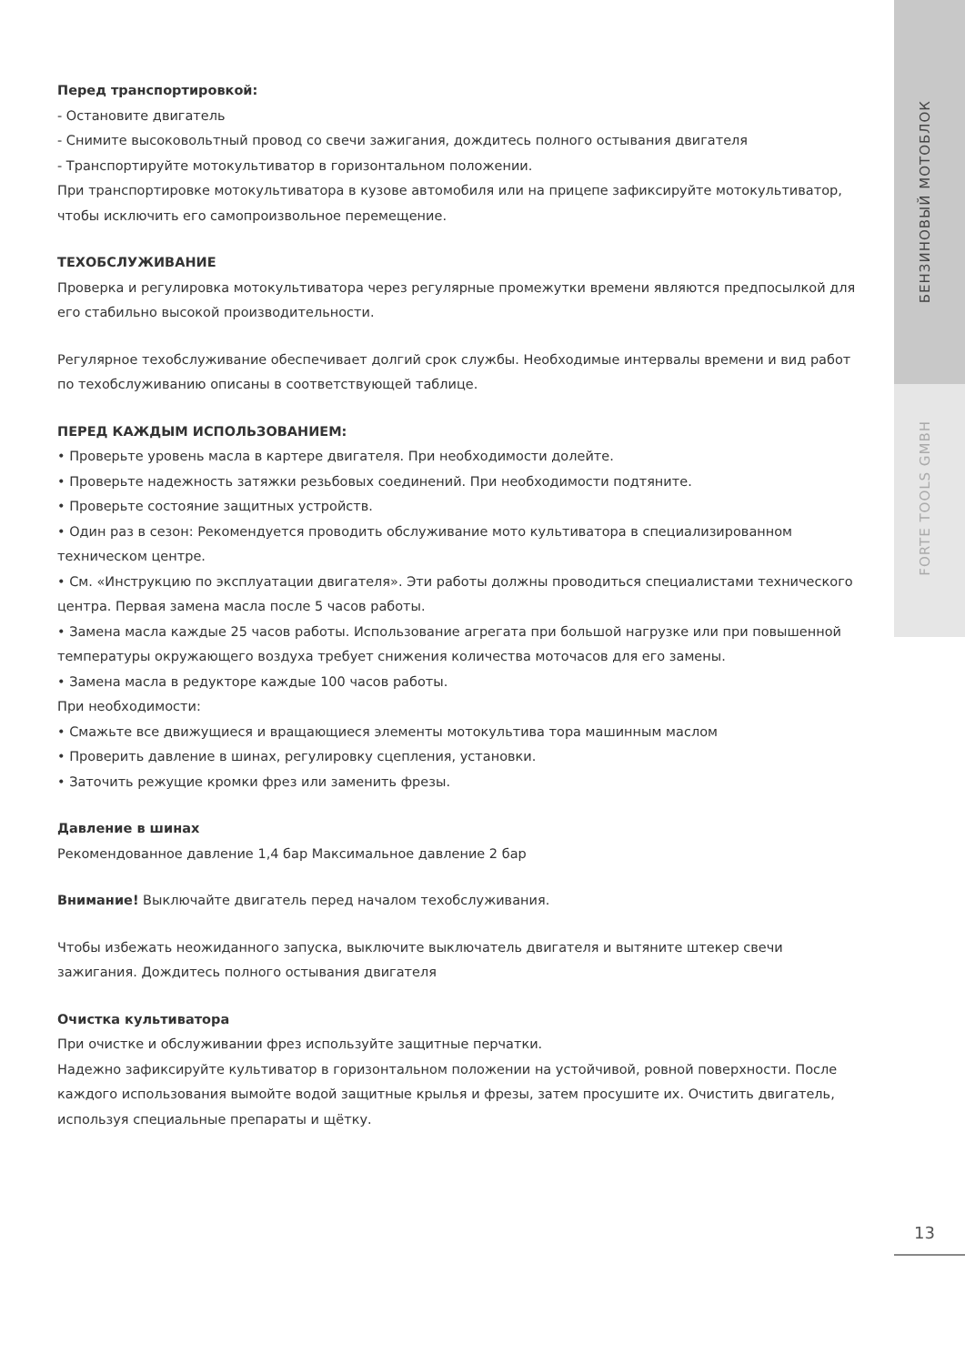Перед транспортировкой:
- Остановите двигатель
- Снимите высоковольтный провод со свечи зажигания, дождитесь полного остывания двигателя
- Транспортируйте мотокультиватор в горизонтальном положении.
При транспортировке мотокультиватора в кузове автомобиля или на прицепе зафиксируйте мотокультиватор, чтобы исключить его самопроизвольное перемещение.
ТЕХОБСЛУЖИВАНИЕ
Проверка и регулировка мотокультиватора через регулярные промежутки времени являются предпосылкой для его стабильно высокой производительности.
Регулярное техобслуживание обеспечивает долгий срок службы. Необходимые интервалы времени и вид работ по техобслуживанию описаны в соответствующей таблице.
ПЕРЕД КАЖДЫМ ИСПОЛЬЗОВАНИЕМ:
• Проверьте уровень масла в картере двигателя. При необходимости долейте.
• Проверьте надежность затяжки резьбовых соединений. При необходимости подтяните.
• Проверьте состояние защитных устройств.
• Один раз в сезон: Рекомендуется проводить обслуживание мото культиватора в специализированном техническом центре.
• См. «Инструкцию по эксплуатации двигателя». Эти работы должны проводиться специалистами технического центра. Первая замена масла после 5 часов работы.
• Замена масла каждые 25 часов работы. Использование агрегата при большой нагрузке или при повышенной температуры окружающего воздуха требует снижения количества моточасов для его замены.
• Замена масла в редукторе каждые 100 часов работы.
При необходимости:
• Смажьте все движущиеся и вращающиеся элементы мотокультива тора машинным маслом
• Проверить давление в шинах, регулировку сцепления, установки.
• Заточить режущие кромки фрез или заменить фрезы.
Давление в шинах
Рекомендованное давление 1,4 бар Максимальное давление 2 бар
Внимание! Выключайте двигатель перед началом техобслуживания.
Чтобы избежать неожиданного запуска, выключите выключатель двигателя и вытяните штекер свечи
зажигания. Дождитесь полного остывания двигателя
Очистка культиватора
При очистке и обслуживании фрез используйте защитные перчатки.
Надежно зафиксируйте культиватор в горизонтальном положении на устойчивой, ровной поверхности. После каждого использования вымойте водой защитные крылья и фрезы, затем просушите их. Очистить двигатель, используя специальные препараты и щётку.
БЕНЗИНОВЫЙ МОТОБЛОК
FORTE TOOLS GMBH
13